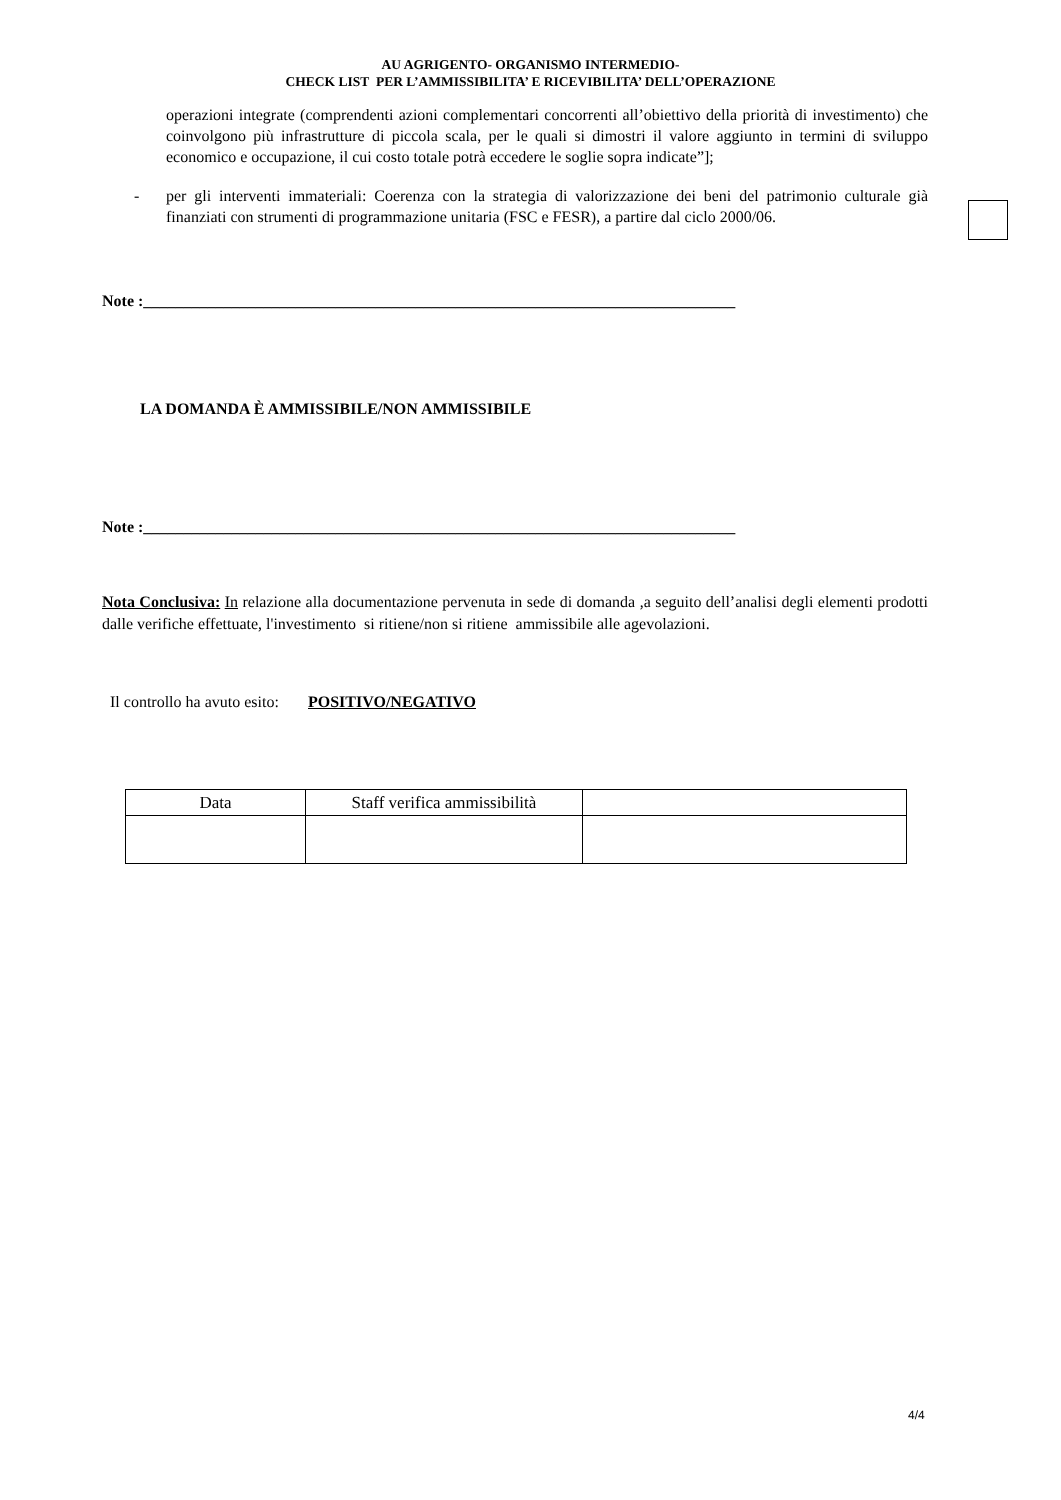AU AGRIGENTO- ORGANISMO INTERMEDIO-
CHECK LIST PER L’AMMISSIBILITA’ E RICEVIBILITA’ DELL’OPERAZIONE
operazioni integrate (comprendenti azioni complementari concorrenti all’obiettivo della priorità di investimento) che coinvolgono più infrastrutture di piccola scala, per le quali si dimostri il valore aggiunto in termini di sviluppo economico e occupazione, il cui costo totale potrà eccedere le soglie sopra indicate”];
- per gli interventi immateriali: Coerenza con la strategia di valorizzazione dei beni del patrimonio culturale già finanziati con strumenti di programmazione unitaria (FSC e FESR), a partire dal ciclo 2000/06.
Note :__________________________________________________________________________
LA DOMANDA È AMMISSIBILE/NON AMMISSIBILE
Note :__________________________________________________________________________
Nota Conclusiva: In relazione alla documentazione pervenuta in sede di domanda ,a seguito dell’analisi degli elementi prodotti dalle verifiche effettuate, l'investimento si ritiene/non si ritiene ammissibile alle agevolazioni.
Il controllo ha avuto esito:
POSITIVO/NEGATIVO
| Data | Staff verifica ammissibilità | |
4/4